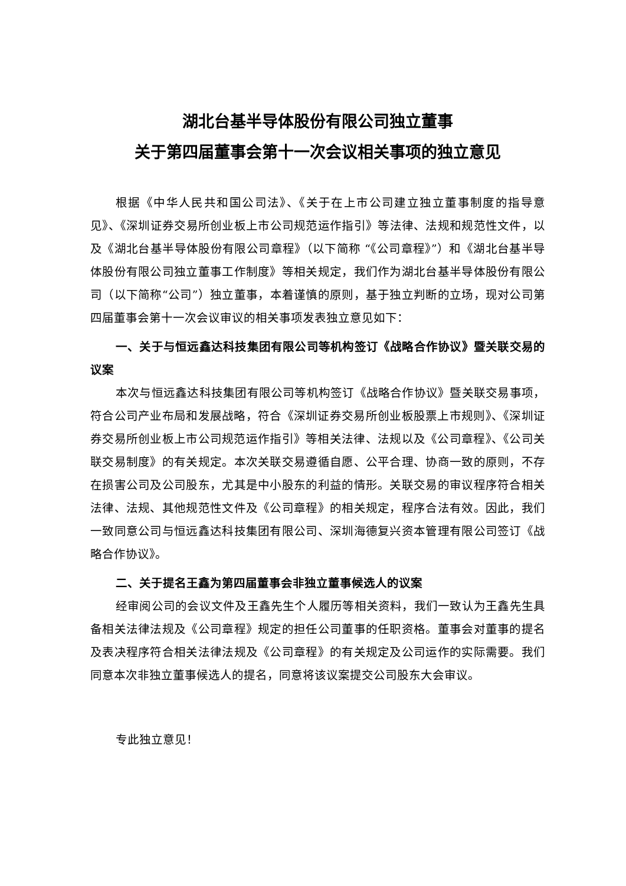湖北台基半导体股份有限公司独立董事
关于第四届董事会第十一次会议相关事项的独立意见
根据《中华人民共和国公司法》、《关于在上市公司建立独立董事制度的指导意见》、《深圳证券交易所创业板上市公司规范运作指引》等法律、法规和规范性文件，以及《湖北台基半导体股份有限公司章程》（以下简称 “《公司章程》”）和《湖北台基半导体股份有限公司独立董事工作制度》等相关规定，我们作为湖北台基半导体股份有限公司（以下简称“公司”）独立董事，本着谨慎的原则，基于独立判断的立场，现对公司第四届董事会第十一次会议审议的相关事项发表独立意见如下：
一、关于与恒远鑫达科技集团有限公司等机构签订《战略合作协议》暨关联交易的议案
本次与恒远鑫达科技集团有限公司等机构签订《战略合作协议》暨关联交易事项，符合公司产业布局和发展战略，符合《深圳证券交易所创业板股票上市规则》、《深圳证券交易所创业板上市公司规范运作指引》等相关法律、法规以及《公司章程》、《公司关联交易制度》的有关规定。本次关联交易遵循自愿、公平合理、协商一致的原则，不存在损害公司及公司股东，尤其是中小股东的利益的情形。关联交易的审议程序符合相关法律、法规、其他规范性文件及《公司章程》的相关规定，程序合法有效。因此，我们一致同意公司与恒远鑫达科技集团有限公司、深圳海德复兴资本管理有限公司签订《战略合作协议》。
二、关于提名王鑫为第四届董事会非独立董事候选人的议案
经审阅公司的会议文件及王鑫先生个人履历等相关资料，我们一致认为王鑫先生具备相关法律法规及《公司章程》规定的担任公司董事的任职资格。董事会对董事的提名及表决程序符合相关法律法规及《公司章程》的有关规定及公司运作的实际需要。我们同意本次非独立董事候选人的提名，同意将该议案提交公司股东大会审议。
专此独立意见！